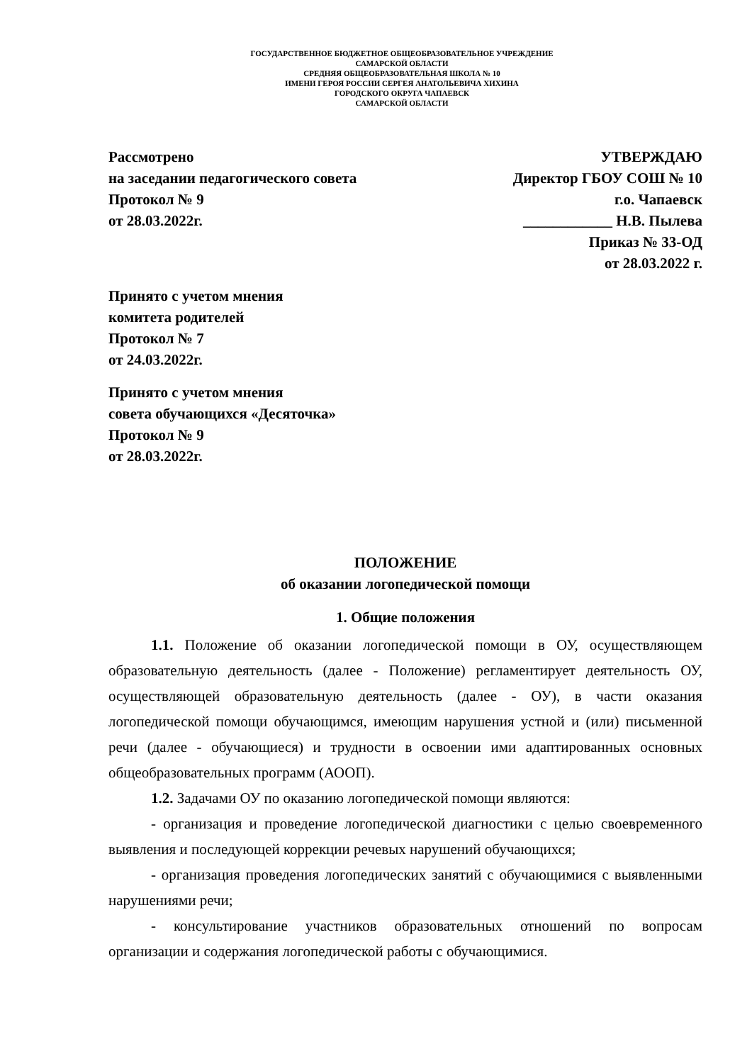ГОСУДАРСТВЕННОЕ БЮДЖЕТНОЕ ОБЩЕОБРАЗОВАТЕЛЬНОЕ УЧРЕЖДЕНИЕ
САМАРСКОЙ ОБЛАСТИ
СРЕДНЯЯ ОБЩЕОБРАЗОВАТЕЛЬНАЯ ШКОЛА № 10
ИМЕНИ ГЕРОЯ РОССИИ СЕРГЕЯ АНАТОЛЬЕВИЧА ХИХИНА
ГОРОДСКОГО ОКРУГА ЧАПАЕВСК
САМАРСКОЙ ОБЛАСТИ
Рассмотрено
на заседании педагогического совета
Протокол № 9
от 28.03.2022г.
УТВЕРЖДАЮ
Директор ГБОУ СОШ № 10
г.о. Чапаевск
____________ Н.В. Пылева
Приказ № 33-ОД
от 28.03.2022 г.
Принято с учетом мнения
комитета родителей
Протокол № 7
от 24.03.2022г.
Принято с учетом мнения
совета обучающихся «Десяточка»
Протокол № 9
от 28.03.2022г.
ПОЛОЖЕНИЕ
об оказании логопедической помощи
1. Общие положения
1.1. Положение об оказании логопедической помощи в ОУ, осуществляющем образовательную деятельность (далее - Положение) регламентирует деятельность ОУ, осуществляющей образовательную деятельность (далее - ОУ), в части оказания логопедической помощи обучающимся, имеющим нарушения устной и (или) письменной речи (далее - обучающиеся) и трудности в освоении ими адаптированных основных общеобразовательных программ (АООП).
1.2. Задачами ОУ по оказанию логопедической помощи являются:
- организация и проведение логопедической диагностики с целью своевременного выявления и последующей коррекции речевых нарушений обучающихся;
- организация проведения логопедических занятий с обучающимися с выявленными нарушениями речи;
- консультирование участников образовательных отношений по вопросам организации и содержания логопедической работы с обучающимися.